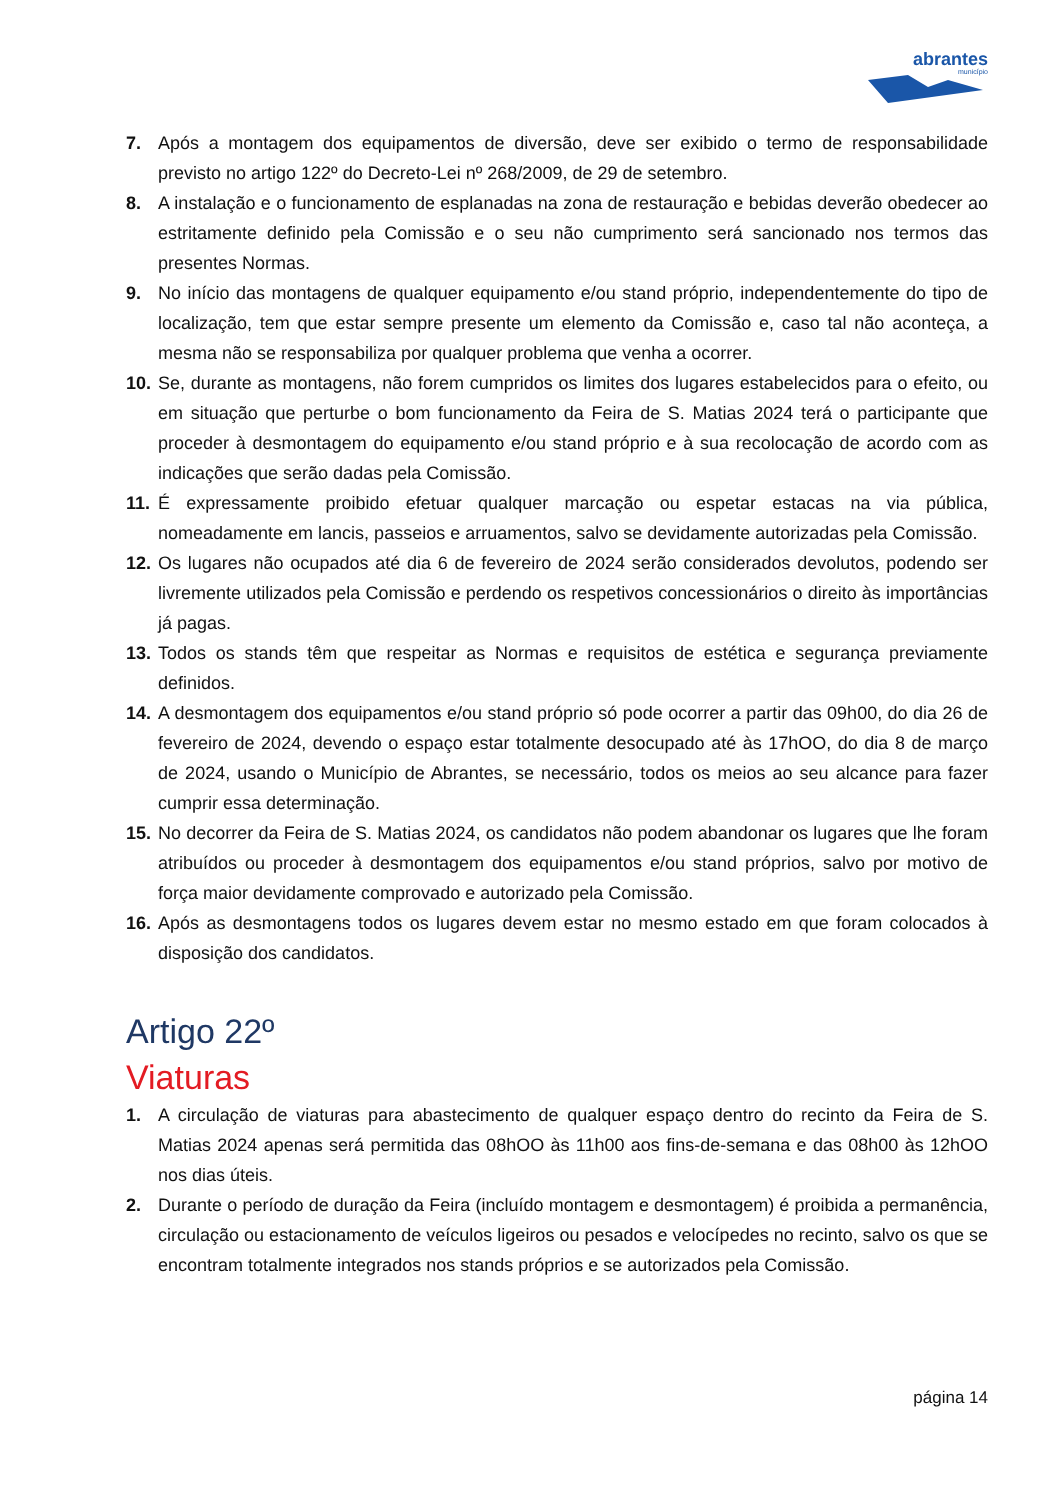abrantes
município
7. Após a montagem dos equipamentos de diversão, deve ser exibido o termo de responsabilidade previsto no artigo 122º do Decreto-Lei nº 268/2009, de 29 de setembro.
8. A instalação e o funcionamento de esplanadas na zona de restauração e bebidas deverão obedecer ao estritamente definido pela Comissão e o seu não cumprimento será sancionado nos termos das presentes Normas.
9. No início das montagens de qualquer equipamento e/ou stand próprio, independentemente do tipo de localização, tem que estar sempre presente um elemento da Comissão e, caso tal não aconteça, a mesma não se responsabiliza por qualquer problema que venha a ocorrer.
10. Se, durante as montagens, não forem cumpridos os limites dos lugares estabelecidos para o efeito, ou em situação que perturbe o bom funcionamento da Feira de S. Matias 2024 terá o participante que proceder à desmontagem do equipamento e/ou stand próprio e à sua recolocação de acordo com as indicações que serão dadas pela Comissão.
11. É expressamente proibido efetuar qualquer marcação ou espetar estacas na via pública, nomeadamente em lancis, passeios e arruamentos, salvo se devidamente autorizadas pela Comissão.
12. Os lugares não ocupados até dia 6 de fevereiro de 2024 serão considerados devolutos, podendo ser livremente utilizados pela Comissão e perdendo os respetivos concessionários o direito às importâncias já pagas.
13. Todos os stands têm que respeitar as Normas e requisitos de estética e segurança previamente definidos.
14. A desmontagem dos equipamentos e/ou stand próprio só pode ocorrer a partir das 09h00, do dia 26 de fevereiro de 2024, devendo o espaço estar totalmente desocupado até às 17hOO, do dia 8 de março de 2024, usando o Município de Abrantes, se necessário, todos os meios ao seu alcance para fazer cumprir essa determinação.
15. No decorrer da Feira de S. Matias 2024, os candidatos não podem abandonar os lugares que lhe foram atribuídos ou proceder à desmontagem dos equipamentos e/ou stand próprios, salvo por motivo de força maior devidamente comprovado e autorizado pela Comissão.
16. Após as desmontagens todos os lugares devem estar no mesmo estado em que foram colocados à disposição dos candidatos.
Artigo 22º
Viaturas
1. A circulação de viaturas para abastecimento de qualquer espaço dentro do recinto da Feira de S. Matias 2024 apenas será permitida das 08hOO às 11h00 aos fins-de-semana e das 08h00 às 12hOO nos dias úteis.
2. Durante o período de duração da Feira (incluído montagem e desmontagem) é proibida a permanência, circulação ou estacionamento de veículos ligeiros ou pesados e velocípedes no recinto, salvo os que se encontram totalmente integrados nos stands próprios e se autorizados pela Comissão.
página 14